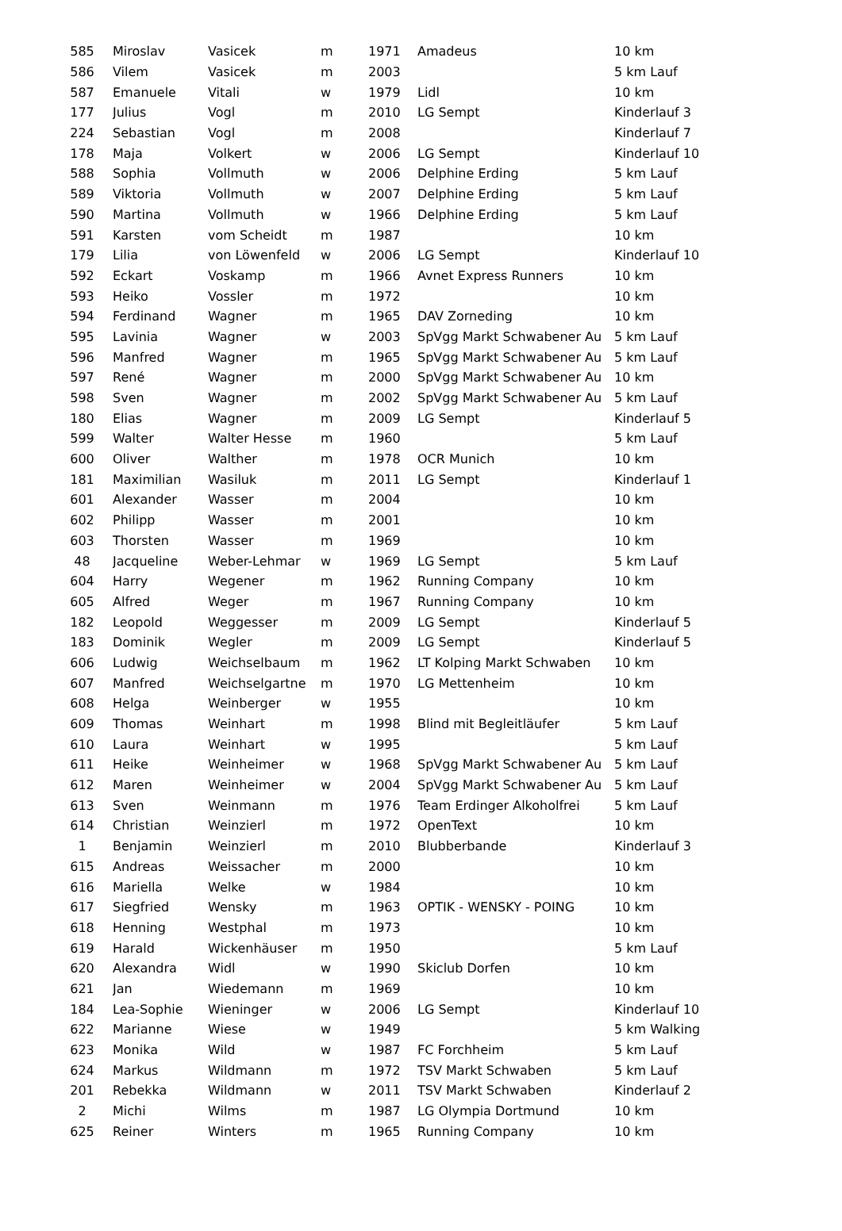| 585 | Miroslav | Vasicek | m | 1971 | Amadeus | 10 km |
| 586 | Vilem | Vasicek | m | 2003 | | 5 km Lauf |
| 587 | Emanuele | Vitali | w | 1979 | Lidl | 10 km |
| 177 | Julius | Vogl | m | 2010 | LG Sempt | Kinderlauf 3 |
| 224 | Sebastian | Vogl | m | 2008 | | Kinderlauf 7 |
| 178 | Maja | Volkert | w | 2006 | LG Sempt | Kinderlauf 10 |
| 588 | Sophia | Vollmuth | w | 2006 | Delphine Erding | 5 km Lauf |
| 589 | Viktoria | Vollmuth | w | 2007 | Delphine Erding | 5 km Lauf |
| 590 | Martina | Vollmuth | w | 1966 | Delphine Erding | 5 km Lauf |
| 591 | Karsten | vom Scheidt | m | 1987 | | 10 km |
| 179 | Lilia | von Löwenfeld | w | 2006 | LG Sempt | Kinderlauf 10 |
| 592 | Eckart | Voskamp | m | 1966 | Avnet Express Runners | 10 km |
| 593 | Heiko | Vossler | m | 1972 | | 10 km |
| 594 | Ferdinand | Wagner | m | 1965 | DAV Zorneding | 10 km |
| 595 | Lavinia | Wagner | w | 2003 | SpVgg Markt Schwabener Au | 5 km Lauf |
| 596 | Manfred | Wagner | m | 1965 | SpVgg Markt Schwabener Au | 5 km Lauf |
| 597 | René | Wagner | m | 2000 | SpVgg Markt Schwabener Au | 10 km |
| 598 | Sven | Wagner | m | 2002 | SpVgg Markt Schwabener Au | 5 km Lauf |
| 180 | Elias | Wagner | m | 2009 | LG Sempt | Kinderlauf 5 |
| 599 | Walter | Walter Hesse | m | 1960 | | 5 km Lauf |
| 600 | Oliver | Walther | m | 1978 | OCR Munich | 10 km |
| 181 | Maximilian | Wasiluk | m | 2011 | LG Sempt | Kinderlauf 1 |
| 601 | Alexander | Wasser | m | 2004 | | 10 km |
| 602 | Philipp | Wasser | m | 2001 | | 10 km |
| 603 | Thorsten | Wasser | m | 1969 | | 10 km |
| 48 | Jacqueline | Weber-Lehmar | w | 1969 | LG Sempt | 5 km Lauf |
| 604 | Harry | Wegener | m | 1962 | Running Company | 10 km |
| 605 | Alfred | Weger | m | 1967 | Running Company | 10 km |
| 182 | Leopold | Weggesser | m | 2009 | LG Sempt | Kinderlauf 5 |
| 183 | Dominik | Wegler | m | 2009 | LG Sempt | Kinderlauf 5 |
| 606 | Ludwig | Weichselbaum | m | 1962 | LT Kolping Markt Schwaben | 10 km |
| 607 | Manfred | Weichselgartne | m | 1970 | LG Mettenheim | 10 km |
| 608 | Helga | Weinberger | w | 1955 | | 10 km |
| 609 | Thomas | Weinhart | m | 1998 | Blind mit Begleitläufer | 5 km Lauf |
| 610 | Laura | Weinhart | w | 1995 | | 5 km Lauf |
| 611 | Heike | Weinheimer | w | 1968 | SpVgg Markt Schwabener Au | 5 km Lauf |
| 612 | Maren | Weinheimer | w | 2004 | SpVgg Markt Schwabener Au | 5 km Lauf |
| 613 | Sven | Weinmann | m | 1976 | Team Erdinger Alkoholfrei | 5 km Lauf |
| 614 | Christian | Weinzierl | m | 1972 | OpenText | 10 km |
| 1 | Benjamin | Weinzierl | m | 2010 | Blubberbande | Kinderlauf 3 |
| 615 | Andreas | Weissacher | m | 2000 | | 10 km |
| 616 | Mariella | Welke | w | 1984 | | 10 km |
| 617 | Siegfried | Wensky | m | 1963 | OPTIK - WENSKY - POING | 10 km |
| 618 | Henning | Westphal | m | 1973 | | 10 km |
| 619 | Harald | Wickenhäuser | m | 1950 | | 5 km Lauf |
| 620 | Alexandra | Widl | w | 1990 | Skiclub Dorfen | 10 km |
| 621 | Jan | Wiedemann | m | 1969 | | 10 km |
| 184 | Lea-Sophie | Wieninger | w | 2006 | LG Sempt | Kinderlauf 10 |
| 622 | Marianne | Wiese | w | 1949 | | 5 km Walking |
| 623 | Monika | Wild | w | 1987 | FC Forchheim | 5 km Lauf |
| 624 | Markus | Wildmann | m | 1972 | TSV Markt Schwaben | 5 km Lauf |
| 201 | Rebekka | Wildmann | w | 2011 | TSV Markt Schwaben | Kinderlauf 2 |
| 2 | Michi | Wilms | m | 1987 | LG Olympia Dortmund | 10 km |
| 625 | Reiner | Winters | m | 1965 | Running Company | 10 km |